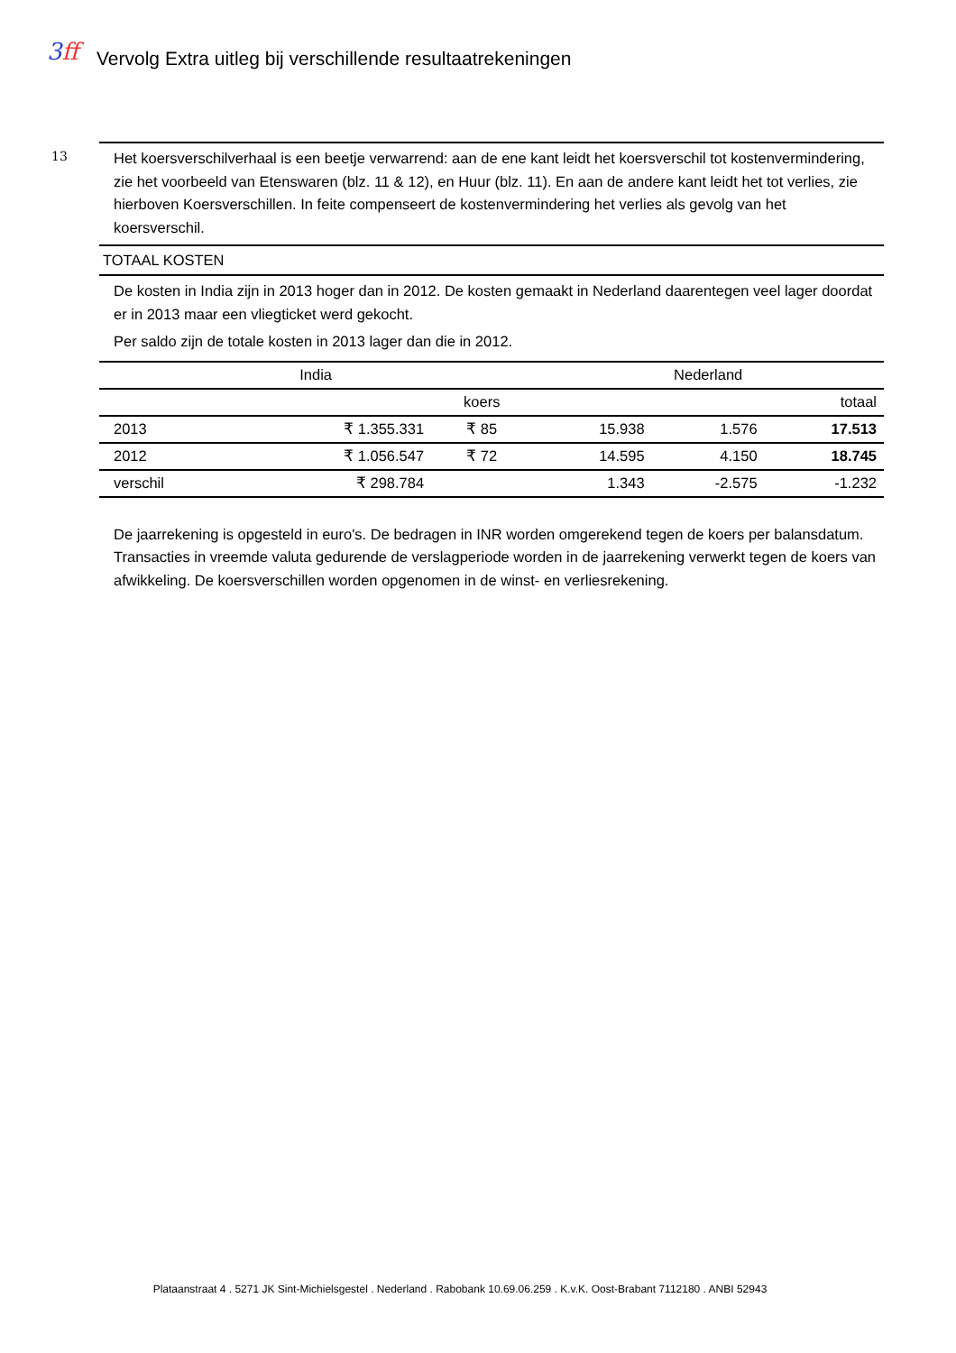3ff
Vervolg Extra uitleg bij verschillende resultaatrekeningen
13
Het koersverschilverhaal is een beetje verwarrend: aan de ene kant leidt het koersverschil tot kostenvermindering, zie het voorbeeld van Etenswaren (blz. 11 & 12), en Huur (blz. 11). En aan de andere kant leidt het tot verlies, zie hierboven Koersverschillen. In feite compenseert de kostenvermindering het verlies als gevolg van het koersverschil.
TOTAAL KOSTEN
De kosten in India zijn in 2013 hoger dan in 2012. De kosten gemaakt in Nederland daarentegen veel lager doordat er in 2013 maar een vliegticket werd gekocht.
Per saldo zijn de totale kosten in 2013 lager dan die in 2012.
| India | | | Nederland | | |
| --- | --- | --- | --- | --- | --- |
| | | koers | | | totaal |
| 2013 | ₹ 1.355.331 | ₹ 85 | 15.938 | 1.576 | 17.513 |
| 2012 | ₹ 1.056.547 | ₹ 72 | 14.595 | 4.150 | 18.745 |
| verschil | ₹ 298.784 | | 1.343 | -2.575 | -1.232 |
De jaarrekening is opgesteld in euro's. De bedragen in INR worden omgerekend tegen de koers per balansdatum. Transacties in vreemde valuta gedurende de verslagperiode worden in de jaarrekening verwerkt tegen de koers van afwikkeling. De koersverschillen worden opgenomen in de winst- en verliesrekening.
Plataanstraat 4 . 5271 JK Sint-Michielsgestel . Nederland . Rabobank 10.69.06.259 . K.v.K. Oost-Brabant 7112180 . ANBI 52943